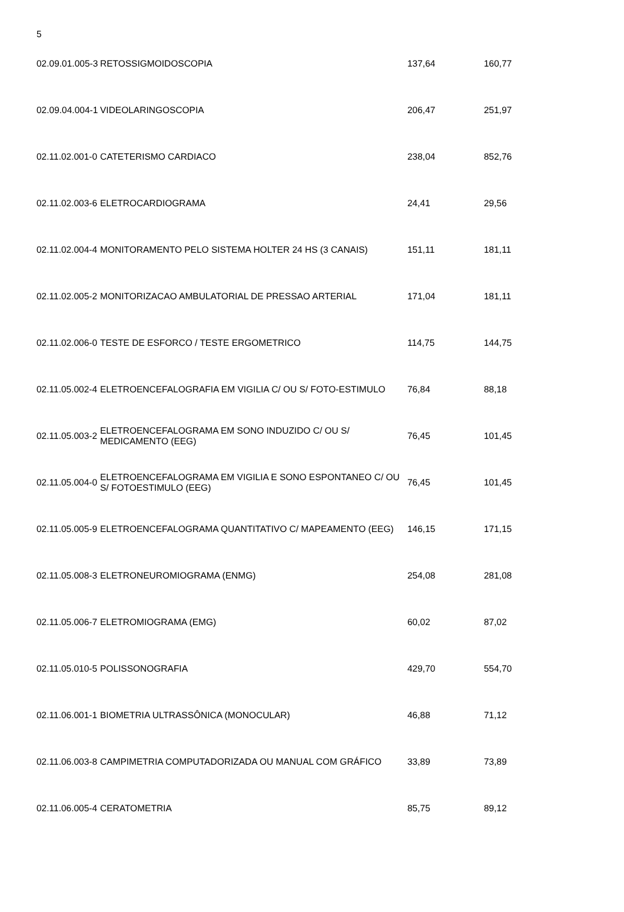| 5 | | | |
| 02.09.01.005-3 | RETOSSIGMOIDOSCOPIA | 137,64 | 160,77 |
| 02.09.04.004-1 | VIDEOLARINGOSCOPIA | 206,47 | 251,97 |
| 02.11.02.001-0 | CATETERISMO CARDIACO | 238,04 | 852,76 |
| 02.11.02.003-6 | ELETROCARDIOGRAMA | 24,41 | 29,56 |
| 02.11.02.004-4 | MONITORAMENTO PELO SISTEMA HOLTER 24 HS (3 CANAIS) | 151,11 | 181,11 |
| 02.11.02.005-2 | MONITORIZACAO AMBULATORIAL DE PRESSAO ARTERIAL | 171,04 | 181,11 |
| 02.11.02.006-0 | TESTE DE ESFORCO / TESTE ERGOMETRICO | 114,75 | 144,75 |
| 02.11.05.002-4 | ELETROENCEFALOGRAFIA EM VIGILIA C/ OU S/ FOTO-ESTIMULO | 76,84 | 88,18 |
| 02.11.05.003-2 | ELETROENCEFALOGRAMA EM SONO INDUZIDO C/ OU S/ MEDICAMENTO (EEG) | 76,45 | 101,45 |
| 02.11.05.004-0 | ELETROENCEFALOGRAMA EM VIGILIA E SONO ESPONTANEO C/ OU S/ FOTOESTIMULO (EEG) | 76,45 | 101,45 |
| 02.11.05.005-9 | ELETROENCEFALOGRAMA QUANTITATIVO C/ MAPEAMENTO (EEG) | 146,15 | 171,15 |
| 02.11.05.008-3 | ELETRONEUROMIOGRAMA (ENMG) | 254,08 | 281,08 |
| 02.11.05.006-7 | ELETROMIOGRAMA (EMG) | 60,02 | 87,02 |
| 02.11.05.010-5 | POLISSONOGRAFIA | 429,70 | 554,70 |
| 02.11.06.001-1 | BIOMETRIA ULTRASSÔNICA (MONOCULAR) | 46,88 | 71,12 |
| 02.11.06.003-8 | CAMPIMETRIA COMPUTADORIZADA OU MANUAL COM GRÁFICO | 33,89 | 73,89 |
| 02.11.06.005-4 | CERATOMETRIA | 85,75 | 89,12 |